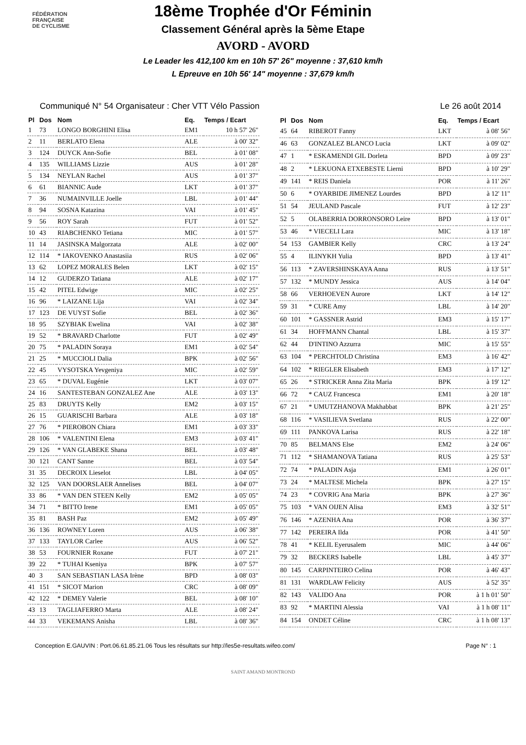FÉDÉRATION
FRANÇAISE
DE CYCLISME
18ème Trophée d'Or Féminin
Classement Général après la 5ème Etape
AVORD - AVORD
Le Leader les 412,100 km en 10h 57' 26" moyenne : 37,610 km/h
L Epreuve en 10h 56' 14" moyenne : 37,679 km/h
Communiqué N° 54 Organisateur : Cher VTT Vélo Passion Le 26 août 2014
| Pl | Dos | Nom | Eq. | Temps / Ecart |
| --- | --- | --- | --- | --- |
| 1 | 73 | LONGO BORGHINI Elisa | EM1 | 10 h 57' 26" |
| 2 | 11 | BERLATO Elena | ALE | à 00' 32" |
| 3 | 124 | DUYCK Ann-Sofie | BEL | à 01' 08" |
| 4 | 135 | WILLIAMS Lizzie | AUS | à 01' 28" |
| 5 | 134 | NEYLAN Rachel | AUS | à 01' 37" |
| 6 | 61 | BIANNIC Aude | LKT | à 01' 37" |
| 7 | 36 | NUMAINVILLE Joelle | LBL | à 01' 44" |
| 8 | 94 | SOSNA Katazina | VAI | à 01' 45" |
| 9 | 56 | ROY Sarah | FUT | à 01' 52" |
| 10 | 43 | RIABCHENKO Tetiana | MIC | à 01' 57" |
| 11 | 14 | JASINSKA Malgorzata | ALE | à 02' 00" |
| 12 | 114 | * IAKOVENKO Anastasiia | RUS | à 02' 06" |
| 13 | 62 | LOPEZ MORALES Belen | LKT | à 02' 15" |
| 14 | 12 | GUDERZO Tatiana | ALE | à 02' 17" |
| 15 | 42 | PITEL Edwige | MIC | à 02' 25" |
| 16 | 96 | * LAIZANE Lija | VAI | à 02' 34" |
| 17 | 123 | DE VUYST Sofie | BEL | à 02' 36" |
| 18 | 95 | SZYBIAK Ewelina | VAI | à 02' 38" |
| 19 | 52 | * BRAVARD Charlotte | FUT | à 02' 49" |
| 20 | 75 | * PALADIN Soraya | EM1 | à 02' 54" |
| 21 | 25 | * MUCCIOLI Dalia | BPK | à 02' 56" |
| 22 | 45 | VYSOTSKA Yevgeniya | MIC | à 02' 59" |
| 23 | 65 | * DUVAL Eugénie | LKT | à 03' 07" |
| 24 | 16 | SANTESTEBAN GONZALEZ Ane | ALE | à 03' 13" |
| 25 | 83 | DRUYTS Kelly | EM2 | à 03' 15" |
| 26 | 15 | GUARISCHI Barbara | ALE | à 03' 18" |
| 27 | 76 | * PIEROBON Chiara | EM1 | à 03' 33" |
| 28 | 106 | * VALENTINI Elena | EM3 | à 03' 41" |
| 29 | 126 | * VAN GLABEKE Shana | BEL | à 03' 48" |
| 30 | 121 | CANT Sanne | BEL | à 03' 54" |
| 31 | 35 | DECROIX Lieselot | LBL | à 04' 05" |
| 32 | 125 | VAN DOORSLAER Annelises | BEL | à 04' 07" |
| 33 | 86 | * VAN DEN STEEN Kelly | EM2 | à 05' 05" |
| 34 | 71 | * BITTO Irene | EM1 | à 05' 05" |
| 35 | 81 | BASH Paz | EM2 | à 05' 49" |
| 36 | 136 | ROWNEY Loren | AUS | à 06' 38" |
| 37 | 133 | TAYLOR Carlee | AUS | à 06' 52" |
| 38 | 53 | FOURNIER Roxane | FUT | à 07' 21" |
| 39 | 22 | * TUHAI Kseniya | BPK | à 07' 57" |
| 40 | 3 | SAN SEBASTIAN LASA Irène | BPD | à 08' 03" |
| 41 | 151 | * SICOT Marion | CRC | à 08' 09" |
| 42 | 122 | * DEMEY Valerie | BEL | à 08' 10" |
| 43 | 13 | TAGLIAFERRO Marta | ALE | à 08' 24" |
| 44 | 33 | VEKEMANS Anisha | LBL | à 08' 36" |
| Pl | Dos | Nom | Eq. | Temps / Ecart |
| --- | --- | --- | --- | --- |
| 45 | 64 | RIBEROT Fanny | LKT | à 08' 56" |
| 46 | 63 | GONZALEZ BLANCO Lucia | LKT | à 09' 02" |
| 47 | 1 | * ESKAMENDI GIL Dorleta | BPD | à 09' 23" |
| 48 | 2 | * LEKUONA ETXEBESTE Lierni | BPD | à 10' 29" |
| 49 | 141 | * REIS Daniela | POR | à 11' 26" |
| 50 | 6 | * OYARBIDE JIMENEZ Lourdes | BPD | à 12' 11" |
| 51 | 54 | JEULAND Pascale | FUT | à 12' 23" |
| 52 | 5 | OLABERRIA DORRONSORO Leire | BPD | à 13' 01" |
| 53 | 46 | * VIECELI Lara | MIC | à 13' 18" |
| 54 | 153 | GAMBIER Kelly | CRC | à 13' 24" |
| 55 | 4 | ILINYKH Yulia | BPD | à 13' 41" |
| 56 | 113 | * ZAVERSHINSKAYA Anna | RUS | à 13' 51" |
| 57 | 132 | * MUNDY Jessica | AUS | à 14' 04" |
| 58 | 66 | VERHOEVEN Aurore | LKT | à 14' 12" |
| 59 | 31 | * CURE Amy | LBL | à 14' 20" |
| 60 | 101 | * GASSNER Astrid | EM3 | à 15' 17" |
| 61 | 34 | HOFFMANN Chantal | LBL | à 15' 37" |
| 62 | 44 | D'INTINO Azzurra | MIC | à 15' 55" |
| 63 | 104 | * PERCHTOLD Christina | EM3 | à 16' 42" |
| 64 | 102 | * RIEGLER Elisabeth | EM3 | à 17' 12" |
| 65 | 26 | * STRICKER Anna Zita Maria | BPK | à 19' 12" |
| 66 | 72 | * CAUZ Francesca | EM1 | à 20' 18" |
| 67 | 21 | * UMUTZHANOVA Makhabbat | BPK | à 21' 25" |
| 68 | 116 | * VASILIEVA Svetlana | RUS | à 22' 00" |
| 69 | 111 | PANKOVA Larisa | RUS | à 22' 18" |
| 70 | 85 | BELMANS Else | EM2 | à 24' 06" |
| 71 | 112 | * SHAMANOVA Tatiana | RUS | à 25' 53" |
| 72 | 74 | * PALADIN Asja | EM1 | à 26' 01" |
| 73 | 24 | * MALTESE Michela | BPK | à 27' 15" |
| 74 | 23 | * COVRIG Ana Maria | BPK | à 27' 36" |
| 75 | 103 | * VAN OIJEN Alisa | EM3 | à 32' 51" |
| 76 | 146 | * AZENHA Ana | POR | à 36' 37" |
| 77 | 142 | PEREIRA Ilda | POR | à 41' 50" |
| 78 | 41 | * KELIL Eyerusalem | MIC | à 44' 06" |
| 79 | 32 | BECKERS Isabelle | LBL | à 45' 37" |
| 80 | 145 | CARPINTEIRO Celina | POR | à 46' 43" |
| 81 | 131 | WARDLAW Felicity | AUS | à 52' 35" |
| 82 | 143 | VALIDO Ana | POR | à 1 h 01' 50" |
| 83 | 92 | * MARTINI Alessia | VAI | à 1 h 08' 11" |
| 84 | 154 | ONDET Céline | CRC | à 1 h 08' 13" |
Conception E.GAUVIN : Port.06.61.85.21.06 Tous les résultats sur http://les5e-resultats.wifeo.com/ Page N° : 1
SAINT AMAND MONTROND